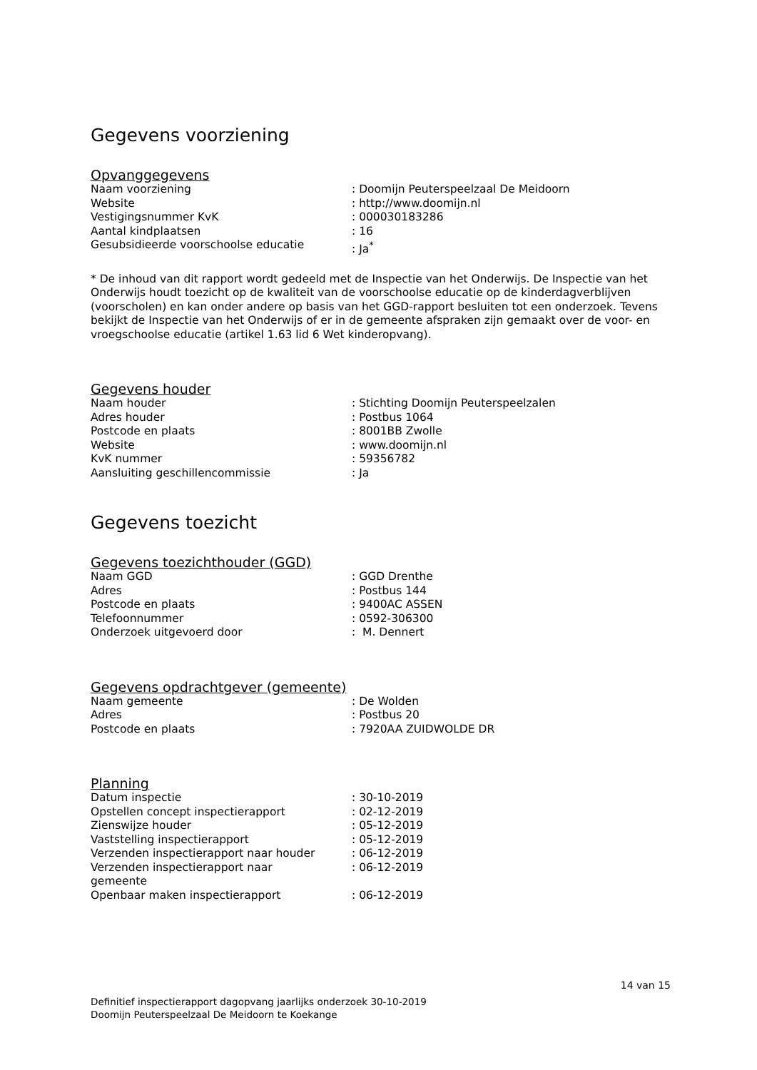Gegevens voorziening
Opvanggegevens
| Naam voorziening | : Doomijn Peuterspeelzaal De Meidoorn |
| Website | : http://www.doomijn.nl |
| Vestigingsnummer KvK | : 000030183286 |
| Aantal kindplaatsen | : 16 |
| Gesubsidieerde voorschoolse educatie | : Ja<sup>*</sup> |
* De inhoud van dit rapport wordt gedeeld met de Inspectie van het Onderwijs. De Inspectie van het Onderwijs houdt toezicht op de kwaliteit van de voorschoolse educatie op de kinderdagverblijven (voorscholen) en kan onder andere op basis van het GGD-rapport besluiten tot een onderzoek. Tevens bekijkt de Inspectie van het Onderwijs of er in de gemeente afspraken zijn gemaakt over de voor- en vroegschoolse educatie (artikel 1.63 lid 6 Wet kinderopvang).
Gegevens houder
| Naam houder | : Stichting Doomijn Peuterspeelzalen |
| Adres houder | : Postbus 1064 |
| Postcode en plaats | : 8001BB Zwolle |
| Website | : www.doomijn.nl |
| KvK nummer | : 59356782 |
| Aansluiting geschillencommissie | : Ja |
Gegevens toezicht
Gegevens toezichthouder (GGD)
| Naam GGD | : GGD Drenthe |
| Adres | : Postbus 144 |
| Postcode en plaats | : 9400AC ASSEN |
| Telefoonnummer | : 0592-306300 |
| Onderzoek uitgevoerd door | : M. Dennert |
Gegevens opdrachtgever (gemeente)
| Naam gemeente | : De Wolden |
| Adres | : Postbus 20 |
| Postcode en plaats | : 7920AA ZUIDWOLDE DR |
Planning
| Datum inspectie | : 30-10-2019 |
| Opstellen concept inspectierapport | : 02-12-2019 |
| Zienswijze houder | : 05-12-2019 |
| Vaststelling inspectierapport | : 05-12-2019 |
| Verzenden inspectierapport naar houder | : 06-12-2019 |
| Verzenden inspectierapport naar gemeente | : 06-12-2019 |
| Openbaar maken inspectierapport | : 06-12-2019 |
14 van 15
Definitief inspectierapport dagopvang jaarlijks onderzoek 30-10-2019
Doomijn Peuterspeelzaal De Meidoorn te Koekange